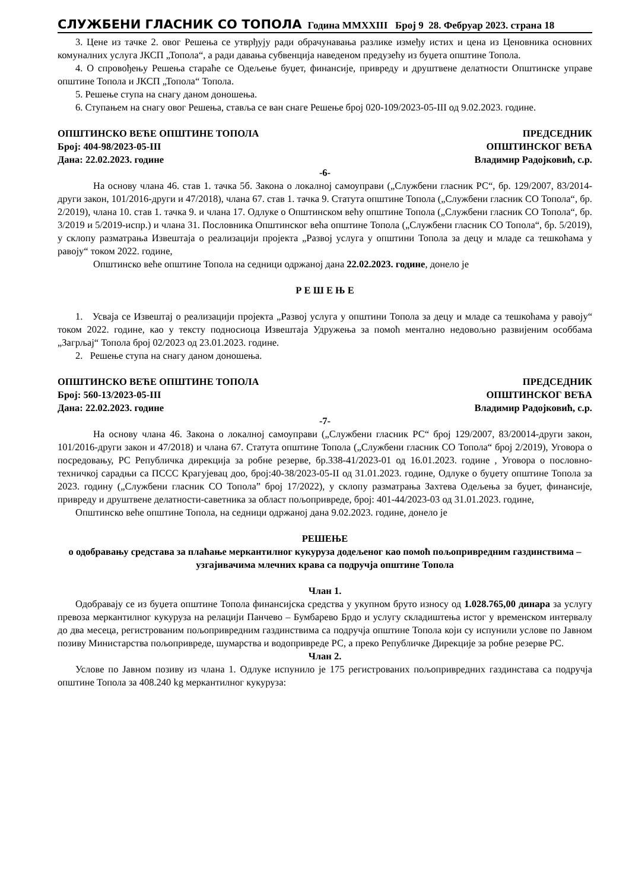СЛУЖБЕНИ ГЛАСНИК СО ТОПОЛА Година MMXXIII Број 9 28. Фебруар 2023. страна 18
3. Цене из тачке 2. овог Решења се утврђују ради обрачунавања разлике између истих и цена из Ценовника основних комуналних услуга ЈКСП „Топола“, а ради давања субвенција наведеном предузећу из буџета општине Топола.
4. О спровођењу Решења стараће се Одељење буџет, финансије, привреду и друштвене делатности Општинске управе општине Топола и ЈКСП „Топола“ Топола.
5. Решење ступа на снагу даном доношења.
6. Ступањем на снагу овог Решења, ставља се ван снаге Решење број 020-109/2023-05-III од 9.02.2023. године.
ОПШТИНСКО ВЕЋЕ ОПШТИНЕ ТОПОЛА
Број: 404-98/2023-05-III
Дана: 22.02.2023. године
ПРЕДСЕДНИК
ОПШТИНСКОГ ВЕЋА
Владимир Радојковић, с.р.
-6-
На основу члана 46. став 1. тачка 5б. Закона о локалној самоуправи („Службени гласник РС“, бр. 129/2007, 83/2014-други закон, 101/2016-други и 47/2018), члана 67. став 1. тачка 9. Статута општине Топола („Службени гласник СО Топола“, бр. 2/2019), члана 10. став 1. тачка 9. и члана 17. Одлуке о Општинском већу општине Топола („Службени гласник СО Топола“, бр. 3/2019 и 5/2019-испр.) и члана 31. Пословника Општинског већа општине Топола („Службени гласник СО Топола“, бр. 5/2019), у склопу разматрања Извештаја о реализацији пројекта „Развој услуга у општини Топола за децу и младе са тешкоћама у равоју“ током 2022. године,
Општинско веће општине Топола на седници одржаној дана 22.02.2023. године, донело је
Р Е Ш Е Њ Е
1. Усваја се Извештај о реализацији пројекта „Развој услуга у општини Топола за децу и младе са тешкоћама у равоју“ током 2022. године, као у тексту подносиоца Извештаја Удружења за помоћ ментално недовољно развијеним особбама „Загрљај“ Топола број 02/2023 од 23.01.2023. године.
2. Решење ступа на снагу даном доношења.
ОПШТИНСКО ВЕЋЕ ОПШТИНЕ ТОПОЛА
Број: 560-13/2023-05-III
Дана: 22.02.2023. године
ПРЕДСЕДНИК
ОПШТИНСКОГ ВЕЋА
Владимир Радојковић, с.р.
-7-
На основу члана 46. Закона о локалној самоуправи („Службени гласник РС“ број 129/2007, 83/20014-други закон, 101/2016-други закон и 47/2018) и члана 67. Статута општине Топола („Службени гласник СО Топола“ број 2/2019), Уговора о посредовању, РС Републичка дирекција за робне резерве, бр.338-41/2023-01 од 16.01.2023. године , Уговора о пословно-техничкој сарадњи са ПССС Крагујевац доо, број:40-38/2023-05-II од 31.01.2023. године, Одлуке о буџету општине Топола за 2023. годину („Службени гласник СО Топола” број 17/2022), у склопу разматрања Захтева Одељења за буџет, финансије, привреду и друштвене делатности-саветника за област пољопривреде, број: 401-44/2023-03 од 31.01.2023. године,
Општинско веће општине Топола, на седници одржаној дана 9.02.2023. године, донело је
РЕШЕЊЕ
о одобравању средстава за плаћање меркантилног кукуруза додељеног као помоћ пољопривредним газдинствима –узгајивачима млечних крава са подручја општине Топола
Члан 1.
Одобравају се из буџета општине Топола финансијска средства у укупном бруто износу од 1.028.765,00 динара за услугу превоза меркантилног кукуруза на релацији Панчево – Бумбарево Брдо и услугу складиштења истог у временском интервалу до два месеца, регистрованим пољопривредним газдинствима са подручја општине Топола који су испунили услове по Јавном позиву Министарства пољопривреде, шумарства и водопривреде РС, а преко Републичке Дирекције за робне резерве РС.
Члан 2.
Услове по Јавном позиву из члана 1. Одлуке испунило је 175 регистрованих пољопривредних газдинстава са подручја општине Топола за 408.240 kg меркантилног кукуруза: